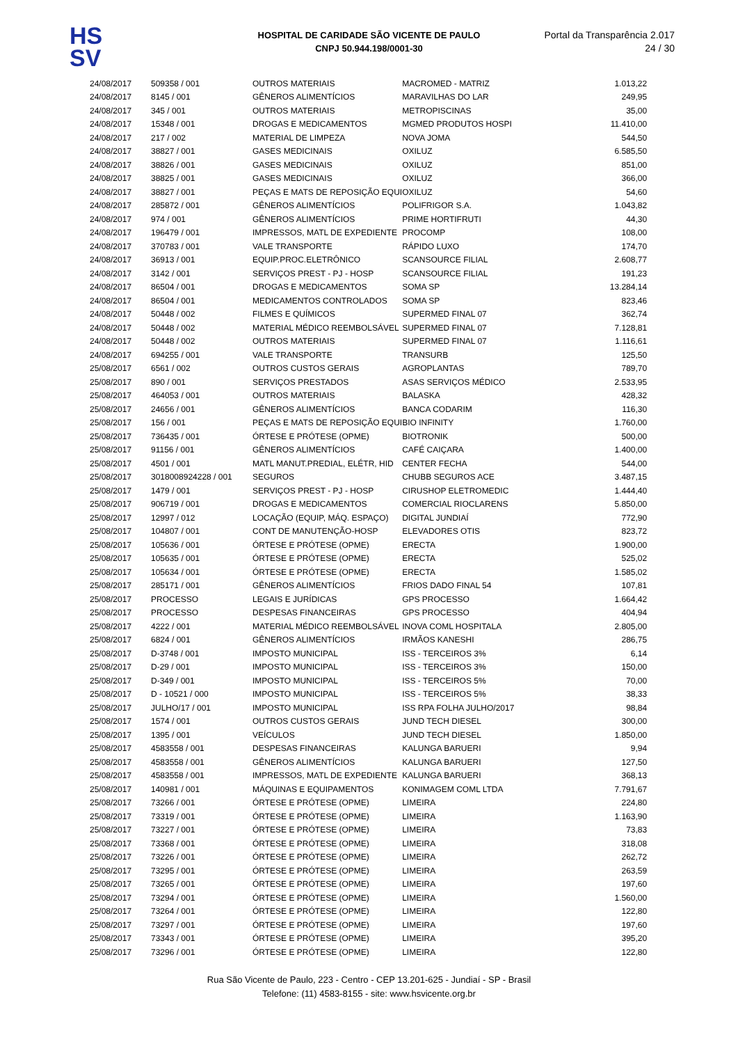HS
SV
HOSPITAL DE CARIDADE SÃO VICENTE DE PAULO
CNPJ 50.944.198/0001-30
Portal da Transparência 2.017
24 / 30
| 24/08/2017 | 509358 / 001 | OUTROS MATERIAIS | MACROMED - MATRIZ | 1.013,22 |
| 24/08/2017 | 8145 / 001 | GÊNEROS ALIMENTÍCIOS | MARAVILHAS DO LAR | 249,95 |
| 24/08/2017 | 345 / 001 | OUTROS MATERIAIS | METROPISCINAS | 35,00 |
| 24/08/2017 | 15348 / 001 | DROGAS E MEDICAMENTOS | MGMED PRODUTOS HOSPI | 11.410,00 |
| 24/08/2017 | 217 / 002 | MATERIAL DE LIMPEZA | NOVA JOMA | 544,50 |
| 24/08/2017 | 38827 / 001 | GASES MEDICINAIS | OXILUZ | 6.585,50 |
| 24/08/2017 | 38826 / 001 | GASES MEDICINAIS | OXILUZ | 851,00 |
| 24/08/2017 | 38825 / 001 | GASES MEDICINAIS | OXILUZ | 366,00 |
| 24/08/2017 | 38827 / 001 | PEÇAS E MATS DE REPOSIÇÃO EQUI | OXILUZ | 54,60 |
| 24/08/2017 | 285872 / 001 | GÊNEROS ALIMENTÍCIOS | POLIFRIGOR S.A. | 1.043,82 |
| 24/08/2017 | 974 / 001 | GÊNEROS ALIMENTÍCIOS | PRIME HORTIFRUTI | 44,30 |
| 24/08/2017 | 196479 / 001 | IMPRESSOS, MATL DE EXPEDIENTE | PROCOMP | 108,00 |
| 24/08/2017 | 370783 / 001 | VALE TRANSPORTE | RÁPIDO LUXO | 174,70 |
| 24/08/2017 | 36913 / 001 | EQUIP.PROC.ELETRÔNICO | SCANSOURCE FILIAL | 2.608,77 |
| 24/08/2017 | 3142 / 001 | SERVIÇOS PREST - PJ - HOSP | SCANSOURCE FILIAL | 191,23 |
| 24/08/2017 | 86504 / 001 | DROGAS E MEDICAMENTOS | SOMA SP | 13.284,14 |
| 24/08/2017 | 86504 / 001 | MEDICAMENTOS CONTROLADOS | SOMA SP | 823,46 |
| 24/08/2017 | 50448 / 002 | FILMES E QUÍMICOS | SUPERMED FINAL 07 | 362,74 |
| 24/08/2017 | 50448 / 002 | MATERIAL MÉDICO REEMBOLSÁVEL | SUPERMED FINAL 07 | 7.128,81 |
| 24/08/2017 | 50448 / 002 | OUTROS MATERIAIS | SUPERMED FINAL 07 | 1.116,61 |
| 24/08/2017 | 694255 / 001 | VALE TRANSPORTE | TRANSURB | 125,50 |
| 25/08/2017 | 6561 / 002 | OUTROS CUSTOS GERAIS | AGROPLANTAS | 789,70 |
| 25/08/2017 | 890 / 001 | SERVIÇOS PRESTADOS | ASAS SERVIÇOS MÉDICO | 2.533,95 |
| 25/08/2017 | 464053 / 001 | OUTROS MATERIAIS | BALASKA | 428,32 |
| 25/08/2017 | 24656 / 001 | GÊNEROS ALIMENTÍCIOS | BANCA CODARIM | 116,30 |
| 25/08/2017 | 156 / 001 | PEÇAS E MATS DE REPOSIÇÃO EQUI | BIO INFINITY | 1.760,00 |
| 25/08/2017 | 736435 / 001 | ÓRTESE E PRÓTESE (OPME) | BIOTRONIK | 500,00 |
| 25/08/2017 | 91156 / 001 | GÊNEROS ALIMENTÍCIOS | CAFÉ CAIÇARA | 1.400,00 |
| 25/08/2017 | 4501 / 001 | MATL MANUT.PREDIAL, ELÉTR, HID | CENTER FECHA | 544,00 |
| 25/08/2017 | 3018008924228 / 001 | SEGUROS | CHUBB SEGUROS ACE | 3.487,15 |
| 25/08/2017 | 1479 / 001 | SERVIÇOS PREST - PJ - HOSP | CIRUSHOP ELETROMEDIC | 1.444,40 |
| 25/08/2017 | 906719 / 001 | DROGAS E MEDICAMENTOS | COMERCIAL RIOCLARENS | 5.850,00 |
| 25/08/2017 | 12997 / 012 | LOCAÇÃO (EQUIP, MÁQ. ESPAÇO) | DIGITAL JUNDIAÍ | 772,90 |
| 25/08/2017 | 104807 / 001 | CONT DE MANUTENÇÃO-HOSP | ELEVADORES OTIS | 823,72 |
| 25/08/2017 | 105636 / 001 | ÓRTESE E PRÓTESE (OPME) | ERECTA | 1.900,00 |
| 25/08/2017 | 105635 / 001 | ÓRTESE E PRÓTESE (OPME) | ERECTA | 525,02 |
| 25/08/2017 | 105634 / 001 | ÓRTESE E PRÓTESE (OPME) | ERECTA | 1.585,02 |
| 25/08/2017 | 285171 / 001 | GÊNEROS ALIMENTÍCIOS | FRIOS DADO FINAL 54 | 107,81 |
| 25/08/2017 | PROCESSO | LEGAIS E JURÍDICAS | GPS PROCESSO | 1.664,42 |
| 25/08/2017 | PROCESSO | DESPESAS FINANCEIRAS | GPS PROCESSO | 404,94 |
| 25/08/2017 | 4222 / 001 | MATERIAL MÉDICO REEMBOLSÁVEL | INOVA COML HOSPITALA | 2.805,00 |
| 25/08/2017 | 6824 / 001 | GÊNEROS ALIMENTÍCIOS | IRMÃOS KANESHI | 286,75 |
| 25/08/2017 | D-3748 / 001 | IMPOSTO MUNICIPAL | ISS - TERCEIROS 3% | 6,14 |
| 25/08/2017 | D-29 / 001 | IMPOSTO MUNICIPAL | ISS - TERCEIROS 3% | 150,00 |
| 25/08/2017 | D-349 / 001 | IMPOSTO MUNICIPAL | ISS - TERCEIROS 5% | 70,00 |
| 25/08/2017 | D - 10521 / 000 | IMPOSTO MUNICIPAL | ISS - TERCEIROS 5% | 38,33 |
| 25/08/2017 | JULHO/17 / 001 | IMPOSTO MUNICIPAL | ISS RPA FOLHA JULHO/2017 | 98,84 |
| 25/08/2017 | 1574 / 001 | OUTROS CUSTOS GERAIS | JUND TECH DIESEL | 300,00 |
| 25/08/2017 | 1395 / 001 | VEÍCULOS | JUND TECH DIESEL | 1.850,00 |
| 25/08/2017 | 4583558 / 001 | DESPESAS FINANCEIRAS | KALUNGA BARUERI | 9,94 |
| 25/08/2017 | 4583558 / 001 | GÊNEROS ALIMENTÍCIOS | KALUNGA BARUERI | 127,50 |
| 25/08/2017 | 4583558 / 001 | IMPRESSOS, MATL DE EXPEDIENTE | KALUNGA BARUERI | 368,13 |
| 25/08/2017 | 140981 / 001 | MÁQUINAS E EQUIPAMENTOS | KONIMAGEM COML LTDA | 7.791,67 |
| 25/08/2017 | 73266 / 001 | ÓRTESE E PRÓTESE (OPME) | LIMEIRA | 224,80 |
| 25/08/2017 | 73319 / 001 | ÓRTESE E PRÓTESE (OPME) | LIMEIRA | 1.163,90 |
| 25/08/2017 | 73227 / 001 | ÓRTESE E PRÓTESE (OPME) | LIMEIRA | 73,83 |
| 25/08/2017 | 73368 / 001 | ÓRTESE E PRÓTESE (OPME) | LIMEIRA | 318,08 |
| 25/08/2017 | 73226 / 001 | ÓRTESE E PRÓTESE (OPME) | LIMEIRA | 262,72 |
| 25/08/2017 | 73295 / 001 | ÓRTESE E PRÓTESE (OPME) | LIMEIRA | 263,59 |
| 25/08/2017 | 73265 / 001 | ÓRTESE E PRÓTESE (OPME) | LIMEIRA | 197,60 |
| 25/08/2017 | 73294 / 001 | ÓRTESE E PRÓTESE (OPME) | LIMEIRA | 1.560,00 |
| 25/08/2017 | 73264 / 001 | ÓRTESE E PRÓTESE (OPME) | LIMEIRA | 122,80 |
| 25/08/2017 | 73297 / 001 | ÓRTESE E PRÓTESE (OPME) | LIMEIRA | 197,60 |
| 25/08/2017 | 73343 / 001 | ÓRTESE E PRÓTESE (OPME) | LIMEIRA | 395,20 |
| 25/08/2017 | 73296 / 001 | ÓRTESE E PRÓTESE (OPME) | LIMEIRA | 122,80 |
Rua São Vicente de Paulo, 223 - Centro - CEP 13.201-625 - Jundiaí - SP - Brasil
Telefone: (11) 4583-8155 - site: www.hsvicente.org.br